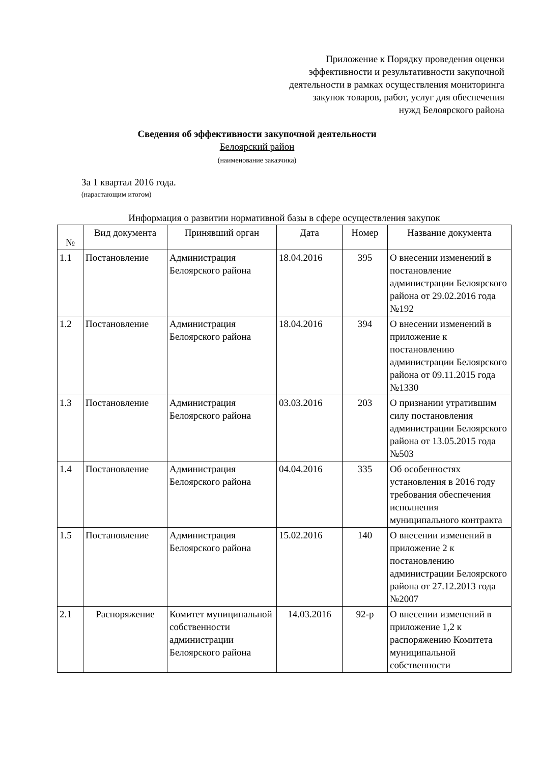Приложение к Порядку проведения оценки
эффективности и результативности закупочной
деятельности в рамках осуществления мониторинга
закупок товаров, работ, услуг для обеспечения
нужд Белоярского района
Сведения об эффективности закупочной деятельности
Белоярский район
(наименование заказчика)
За 1 квартал 2016 года.
(нарастающим итогом)
Информация о развитии нормативной базы в сфере осуществления закупок
| № | Вид документа | Принявший орган | Дата | Номер | Название документа |
| --- | --- | --- | --- | --- | --- |
| 1.1 | Постановление | Администрация Белоярского района | 18.04.2016 | 395 | О внесении изменений в постановление администрации Белоярского района от 29.02.2016 года №192 |
| 1.2 | Постановление | Администрация Белоярского района | 18.04.2016 | 394 | О внесении изменений в приложение к постановлению администрации Белоярского района от 09.11.2015 года №1330 |
| 1.3 | Постановление | Администрация Белоярского района | 03.03.2016 | 203 | О признании утратившим силу постановления администрации Белоярского района от 13.05.2015 года №503 |
| 1.4 | Постановление | Администрация Белоярского района | 04.04.2016 | 335 | Об особенностях установления в 2016 году требования обеспечения исполнения муниципального контракта |
| 1.5 | Постановление | Администрация Белоярского района | 15.02.2016 | 140 | О внесении изменений в приложение 2 к постановлению администрации Белоярского района от 27.12.2013 года №2007 |
| 2.1 | Распоряжение | Комитет муниципальной собственности администрации Белоярского района | 14.03.2016 | 92-р | О внесении изменений в приложение 1,2 к распоряжению Комитета муниципальной собственности |